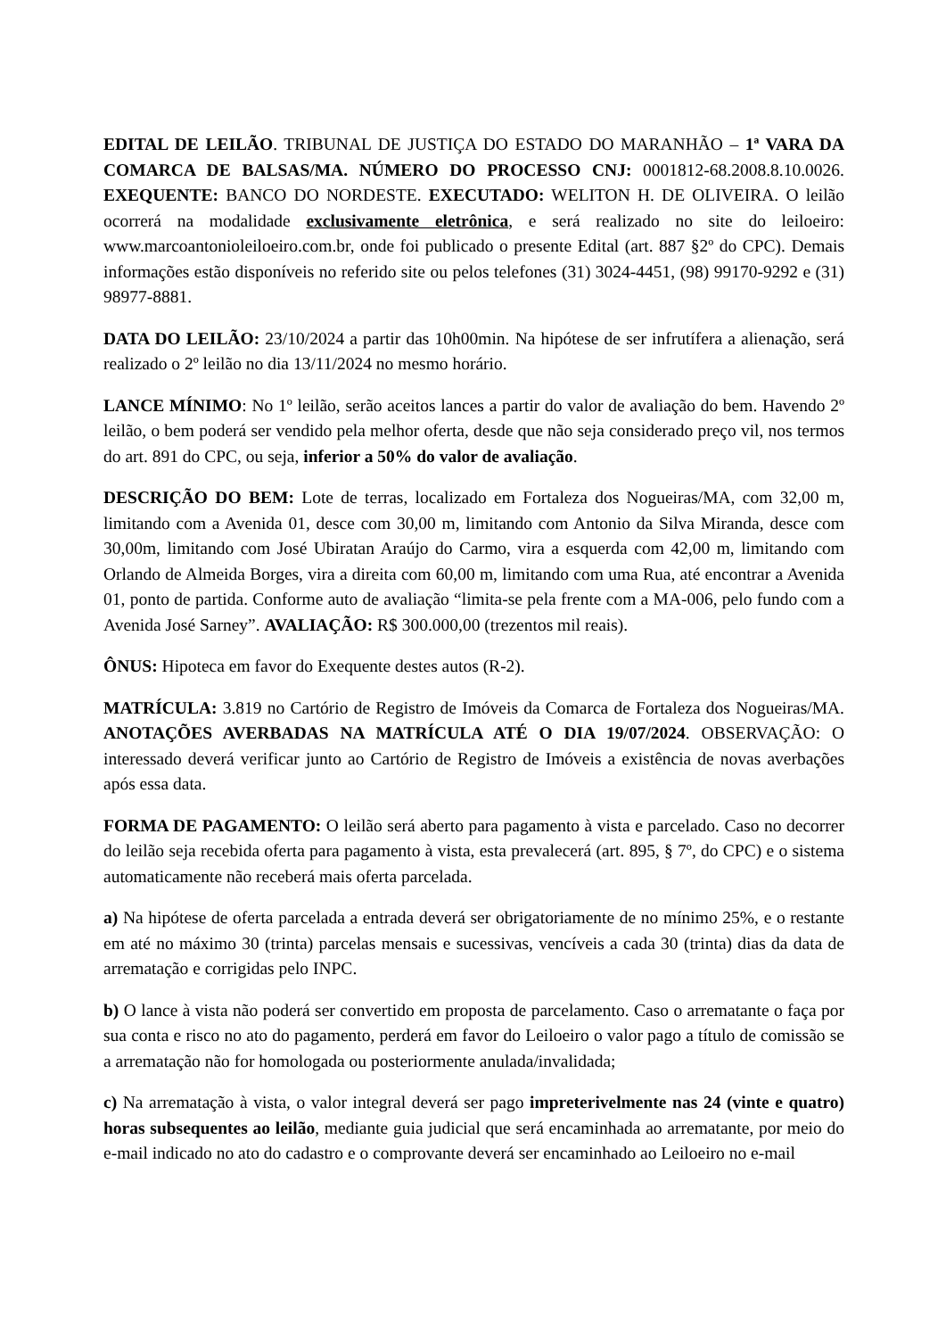EDITAL DE LEILÃO. TRIBUNAL DE JUSTIÇA DO ESTADO DO MARANHÃO – 1ª VARA DA COMARCA DE BALSAS/MA. NÚMERO DO PROCESSO CNJ: 0001812-68.2008.8.10.0026. EXEQUENTE: BANCO DO NORDESTE. EXECUTADO: WELITON H. DE OLIVEIRA. O leilão ocorrerá na modalidade exclusivamente eletrônica, e será realizado no site do leiloeiro: www.marcoantonioleiloeiro.com.br, onde foi publicado o presente Edital (art. 887 §2º do CPC). Demais informações estão disponíveis no referido site ou pelos telefones (31) 3024-4451, (98) 99170-9292 e (31) 98977-8881.
DATA DO LEILÃO: 23/10/2024 a partir das 10h00min. Na hipótese de ser infrutífera a alienação, será realizado o 2º leilão no dia 13/11/2024 no mesmo horário.
LANCE MÍNIMO: No 1º leilão, serão aceitos lances a partir do valor de avaliação do bem. Havendo 2º leilão, o bem poderá ser vendido pela melhor oferta, desde que não seja considerado preço vil, nos termos do art. 891 do CPC, ou seja, inferior a 50% do valor de avaliação.
DESCRIÇÃO DO BEM: Lote de terras, localizado em Fortaleza dos Nogueiras/MA, com 32,00 m, limitando com a Avenida 01, desce com 30,00 m, limitando com Antonio da Silva Miranda, desce com 30,00m, limitando com José Ubiratan Araújo do Carmo, vira a esquerda com 42,00 m, limitando com Orlando de Almeida Borges, vira a direita com 60,00 m, limitando com uma Rua, até encontrar a Avenida 01, ponto de partida. Conforme auto de avaliação “limita-se pela frente com a MA-006, pelo fundo com a Avenida José Sarney”. AVALIAÇÃO: R$ 300.000,00 (trezentos mil reais).
ÔNUS: Hipoteca em favor do Exequente destes autos (R-2).
MATRÍCULA: 3.819 no Cartório de Registro de Imóveis da Comarca de Fortaleza dos Nogueiras/MA. ANOTAÇÕES AVERBADAS NA MATRÍCULA ATÉ O DIA 19/07/2024. OBSERVAÇÃO: O interessado deverá verificar junto ao Cartório de Registro de Imóveis a existência de novas averbações após essa data.
FORMA DE PAGAMENTO: O leilão será aberto para pagamento à vista e parcelado. Caso no decorrer do leilão seja recebida oferta para pagamento à vista, esta prevalecerá (art. 895, § 7º, do CPC) e o sistema automaticamente não receberá mais oferta parcelada.
a) Na hipótese de oferta parcelada a entrada deverá ser obrigatoriamente de no mínimo 25%, e o restante em até no máximo 30 (trinta) parcelas mensais e sucessivas, vencíveis a cada 30 (trinta) dias da data de arrematação e corrigidas pelo INPC.
b) O lance à vista não poderá ser convertido em proposta de parcelamento. Caso o arrematante o faça por sua conta e risco no ato do pagamento, perderá em favor do Leiloeiro o valor pago a título de comissão se a arrematação não for homologada ou posteriormente anulada/invalidada;
c) Na arrematação à vista, o valor integral deverá ser pago impreterivelmente nas 24 (vinte e quatro) horas subsequentes ao leilão, mediante guia judicial que será encaminhada ao arrematante, por meio do e-mail indicado no ato do cadastro e o comprovante deverá ser encaminhado ao Leiloeiro no e-mail